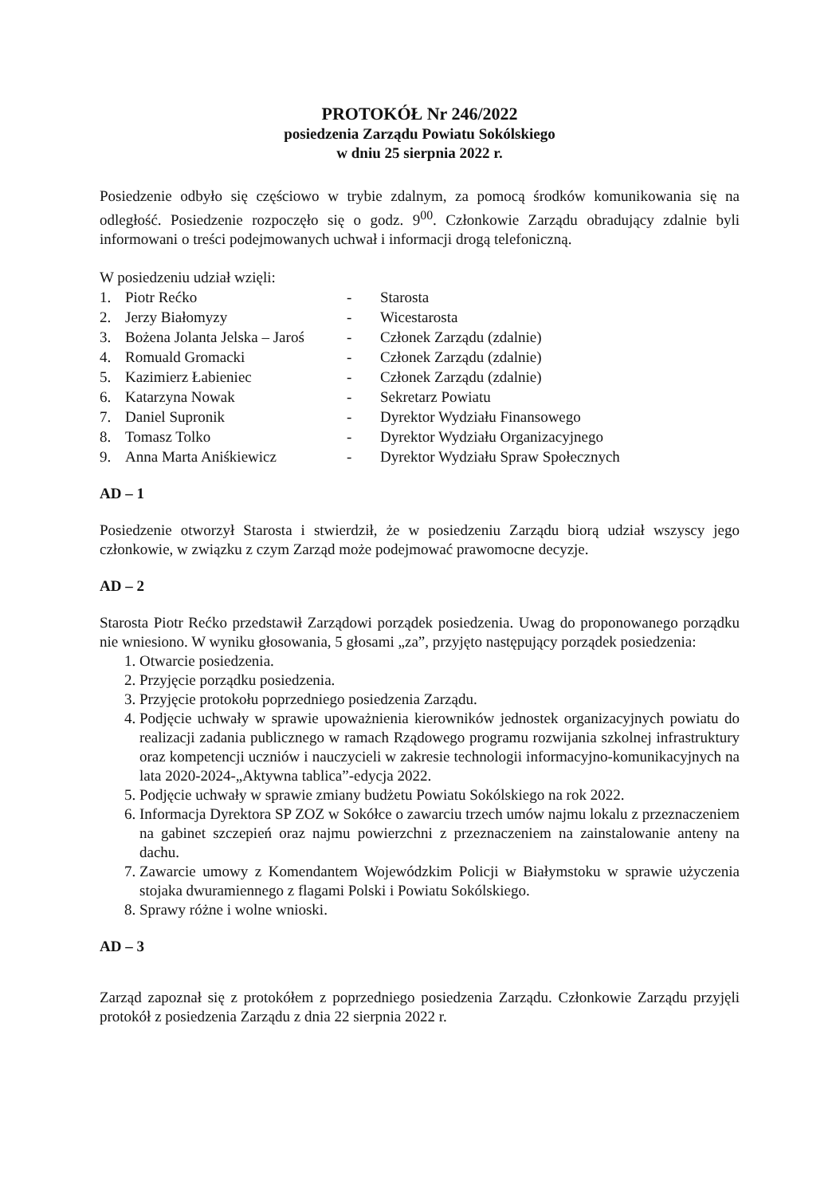PROTOKÓŁ Nr 246/2022
posiedzenia Zarządu Powiatu Sokólskiego
w dniu 25 sierpnia 2022 r.
Posiedzenie odbyło się częściowo w trybie zdalnym, za pomocą środków komunikowania się na odległość. Posiedzenie rozpoczęło się o godz. 9<sup>00</sup>. Członkowie Zarządu obradujący zdalnie byli informowani o treści podejmowanych uchwał i informacji drogą telefoniczną.
W posiedzeniu udział wzięli:
| 1. | Piotr Rećko | - | Starosta |
| 2. | Jerzy Białomyzy | - | Wicestarosta |
| 3. | Bożena Jolanta Jelska – Jaroś | - | Członek Zarządu (zdalnie) |
| 4. | Romuald Gromacki | - | Członek Zarządu (zdalnie) |
| 5. | Kazimierz Łabieniec | - | Członek Zarządu (zdalnie) |
| 6. | Katarzyna Nowak | - | Sekretarz Powiatu |
| 7. | Daniel Supronik | - | Dyrektor Wydziału Finansowego |
| 8. | Tomasz Tolko | - | Dyrektor Wydziału Organizacyjnego |
| 9. | Anna Marta Aniśkiewicz | - | Dyrektor Wydziału Spraw Społecznych |
AD – 1
Posiedzenie otworzył Starosta i stwierdził, że w posiedzeniu Zarządu biorą udział wszyscy jego członkowie, w związku z czym Zarząd może podejmować prawomocne decyzje.
AD – 2
Starosta Piotr Rećko przedstawił Zarządowi porządek posiedzenia. Uwag do proponowanego porządku nie wniesiono. W wyniku głosowania, 5 głosami „za”, przyjęto następujący porządek posiedzenia:
1. Otwarcie posiedzenia.
2. Przyjęcie porządku posiedzenia.
3. Przyjęcie protokołu poprzedniego posiedzenia Zarządu.
4. Podjęcie uchwały w sprawie upoważnienia kierowników jednostek organizacyjnych powiatu do realizacji zadania publicznego w ramach Rządowego programu rozwijania szkolnej infrastruktury oraz kompetencji uczniów i nauczycieli w zakresie technologii informacyjno-komunikacyjnych na lata 2020-2024-„Aktywna tablica”-edycja 2022.
5. Podjęcie uchwały w sprawie zmiany budżetu Powiatu Sokólskiego na rok 2022.
6. Informacja Dyrektora SP ZOZ w Sokółce o zawarciu trzech umów najmu lokalu z przeznaczeniem na gabinet szczepień oraz najmu powierzchni z przeznaczeniem na zainstalowanie anteny na dachu.
7. Zawarcie umowy z Komendantem Wojewódzkim Policji w Białymstoku w sprawie użyczenia stojaka dwuramiennego z flagami Polski i Powiatu Sokólskiego.
8. Sprawy różne i wolne wnioski.
AD – 3
Zarząd zapoznał się z protokółem z poprzedniego posiedzenia Zarządu. Członkowie Zarządu przyjęli protokół z posiedzenia Zarządu z dnia 22 sierpnia 2022 r.